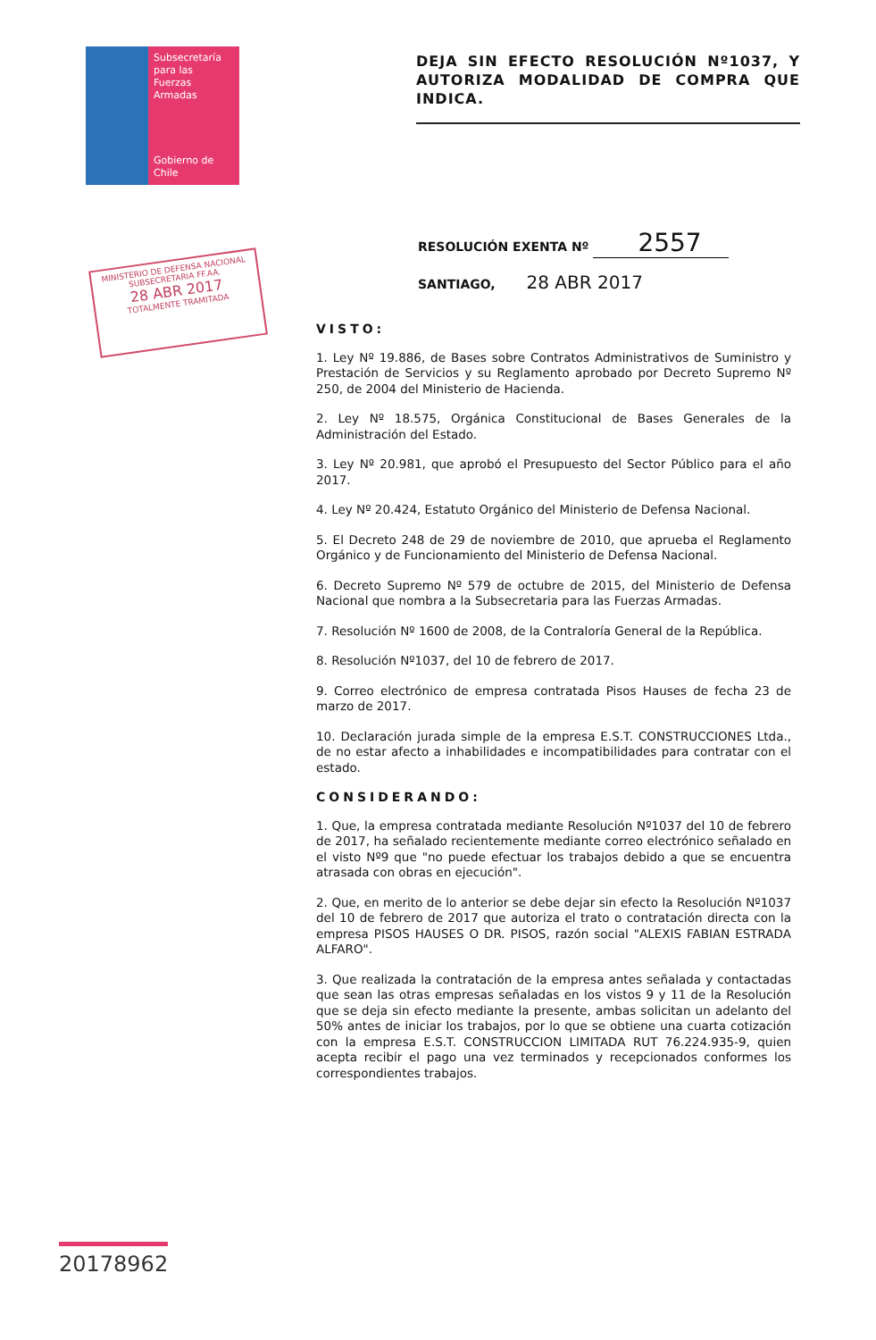Subsecretaría
para las
Fuerzas
Armadas
Gobierno de Chile
DEJA SIN EFECTO RESOLUCIÓN Nº1037, Y AUTORIZA MODALIDAD DE COMPRA QUE INDICA.
RESOLUCIÓN EXENTA Nº 2557
SANTIAGO, 28 ABR 2017
MINISTERIO DE DEFENSA NACIONAL
SUBSECRETARIA FF.AA.
28 ABR 2017
TOTALMENTE TRAMITADA
VISTO:
1. Ley Nº 19.886, de Bases sobre Contratos Administrativos de Suministro y Prestación de Servicios y su Reglamento aprobado por Decreto Supremo Nº 250, de 2004 del Ministerio de Hacienda.
2. Ley Nº 18.575, Orgánica Constitucional de Bases Generales de la Administración del Estado.
3. Ley Nº 20.981, que aprobó el Presupuesto del Sector Público para el año 2017.
4. Ley Nº 20.424, Estatuto Orgánico del Ministerio de Defensa Nacional.
5. El Decreto 248 de 29 de noviembre de 2010, que aprueba el Reglamento Orgánico y de Funcionamiento del Ministerio de Defensa Nacional.
6. Decreto Supremo Nº 579 de octubre de 2015, del Ministerio de Defensa Nacional que nombra a la Subsecretaria para las Fuerzas Armadas.
7. Resolución Nº 1600 de 2008, de la Contraloría General de la República.
8. Resolución Nº1037, del 10 de febrero de 2017.
9. Correo electrónico de empresa contratada Pisos Hauses de fecha 23 de marzo de 2017.
10. Declaración jurada simple de la empresa E.S.T. CONSTRUCCIONES Ltda., de no estar afecto a inhabilidades e incompatibilidades para contratar con el estado.
CONSIDERANDO:
1. Que, la empresa contratada mediante Resolución Nº1037 del 10 de febrero de 2017, ha señalado recientemente mediante correo electrónico señalado en el visto Nº9 que "no puede efectuar los trabajos debido a que se encuentra atrasada con obras en ejecución".
2. Que, en merito de lo anterior se debe dejar sin efecto la Resolución Nº1037 del 10 de febrero de 2017 que autoriza el trato o contratación directa con la empresa PISOS HAUSES O DR. PISOS, razón social "ALEXIS FABIAN ESTRADA ALFARO".
3. Que realizada la contratación de la empresa antes señalada y contactadas que sean las otras empresas señaladas en los vistos 9 y 11 de la Resolución que se deja sin efecto mediante la presente, ambas solicitan un adelanto del 50% antes de iniciar los trabajos, por lo que se obtiene una cuarta cotización con la empresa E.S.T. CONSTRUCCION LIMITADA RUT 76.224.935-9, quien acepta recibir el pago una vez terminados y recepcionados conformes los correspondientes trabajos.
20178962